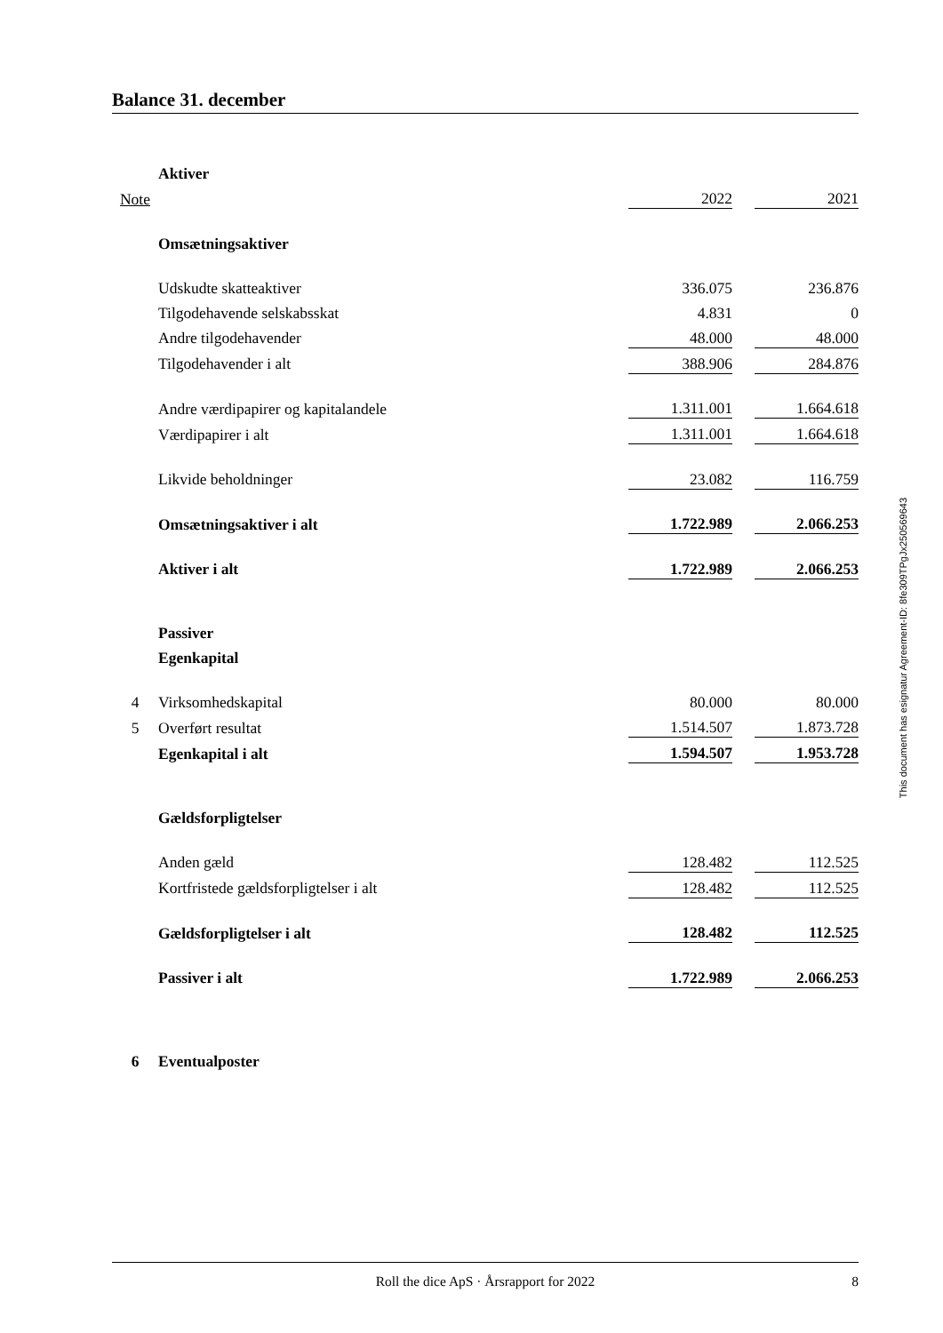Balance 31. december
| | Aktiver | | | |
| Note | | 2022 | | 2021 |
| | Omsætningsaktiver | | | |
| | Udskudte skatteaktiver | 336.075 | | 236.876 |
| | Tilgodehavende selskabsskat | 4.831 | | 0 |
| | Andre tilgodehavender | 48.000 | | 48.000 |
| | Tilgodehavender i alt | 388.906 | | 284.876 |
| | Andre værdipapirer og kapitalandele | 1.311.001 | | 1.664.618 |
| | Værdipapirer i alt | 1.311.001 | | 1.664.618 |
| | Likvide beholdninger | 23.082 | | 116.759 |
| | Omsætningsaktiver i alt | 1.722.989 | | 2.066.253 |
| | Aktiver i alt | 1.722.989 | | 2.066.253 |
| | Passiver | | | |
| | Egenkapital | | | |
| 4 | Virksomhedskapital | 80.000 | | 80.000 |
| 5 | Overført resultat | 1.514.507 | | 1.873.728 |
| | Egenkapital i alt | 1.594.507 | | 1.953.728 |
| | Gældsforpligtelser | | | |
| | Anden gæld | 128.482 | | 112.525 |
| | Kortfristede gældsforpligtelser i alt | 128.482 | | 112.525 |
| | Gældsforpligtelser i alt | 128.482 | | 112.525 |
| | Passiver i alt | 1.722.989 | | 2.066.253 |
| 6 | Eventualposter | | | |
This document has esignatur Agreement-ID: 8fe309TPgJx250569643
Roll the dice ApS · Årsrapport for 2022 8